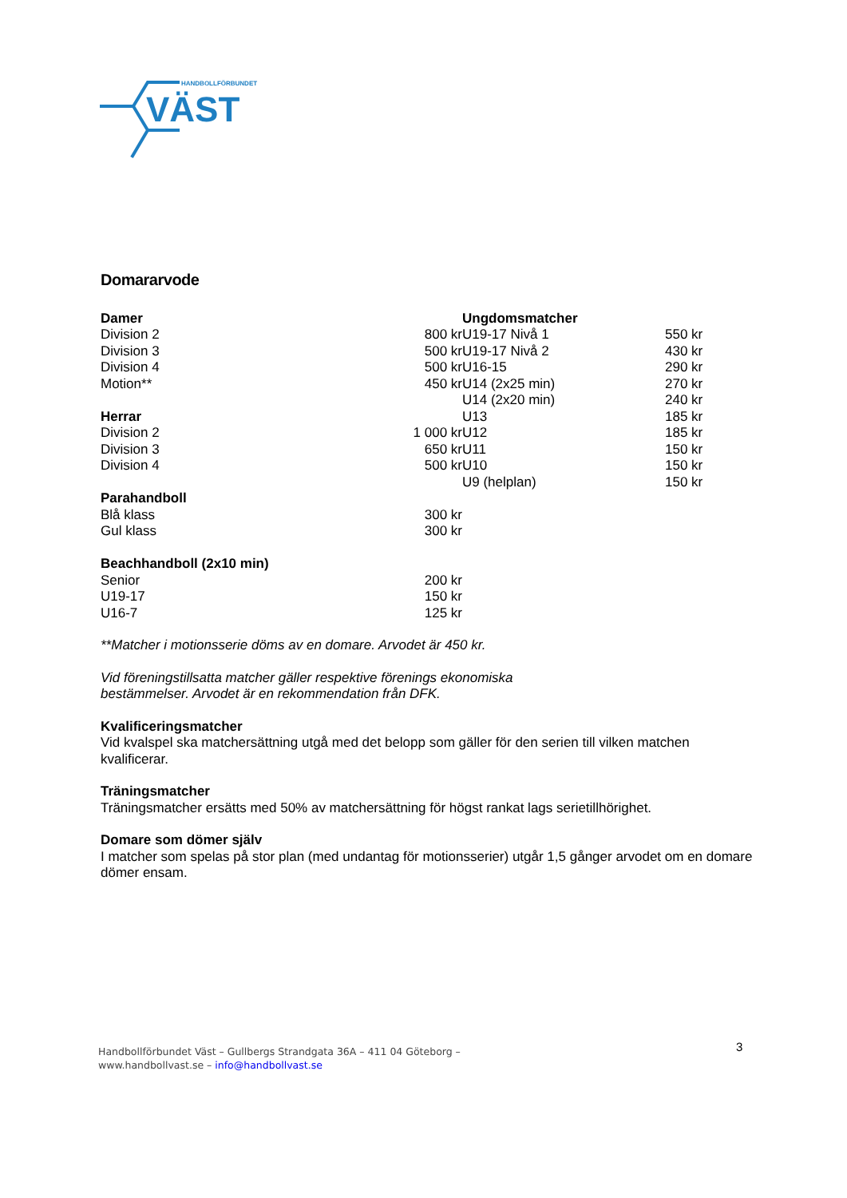HANDBOLLFÖRBUNDET
VÄST
Domararvode
| Damer | |
| --- | --- |
| Division 2 | 800 kr |
| Division 3 | 500 kr |
| Division 4 | 500 kr |
| Motion** | 450 kr |
| Herrar | |
| Division 2 | 1 000 kr |
| Division 3 | 650 kr |
| Division 4 | 500 kr |
| Parahandboll | |
| Blå klass | 300 kr |
| Gul klass | 300 kr |
| Beachhandboll (2x10 min) | |
| Senior | 200 kr |
| U19-17 | 150 kr |
| U16-7 | 125 kr |
| Ungdomsmatcher | |
| --- | --- |
| U19-17 Nivå 1 | 550 kr |
| U19-17 Nivå 2 | 430 kr |
| U16-15 | 290 kr |
| U14 (2x25 min) | 270 kr |
| U14 (2x20 min) | 240 kr |
| U13 | 185 kr |
| U12 | 185 kr |
| U11 | 150 kr |
| U10 | 150 kr |
| U9 (helplan) | 150 kr |
**Matcher i motionsserie döms av en domare. Arvodet är 450 kr.
Vid föreningstillsatta matcher gäller respektive förenings ekonomiska
bestämmelser. Arvodet är en rekommendation från DFK.
Kvalificeringsmatcher
Vid kvalspel ska matchersättning utgå med det belopp som gäller för den serien till vilken matchen kvalificerar.
Träningsmatcher
Träningsmatcher ersätts med 50% av matchersättning för högst rankat lags serietillhörighet.
Domare som dömer själv
I matcher som spelas på stor plan (med undantag för motionsserier) utgår 1,5 gånger arvodet om en domare dömer ensam.
Handbollförbundet Väst – Gullbergs Strandgata 36A – 411 04 Göteborg –
www.handbollvast.se – info@handbollvast.se
3